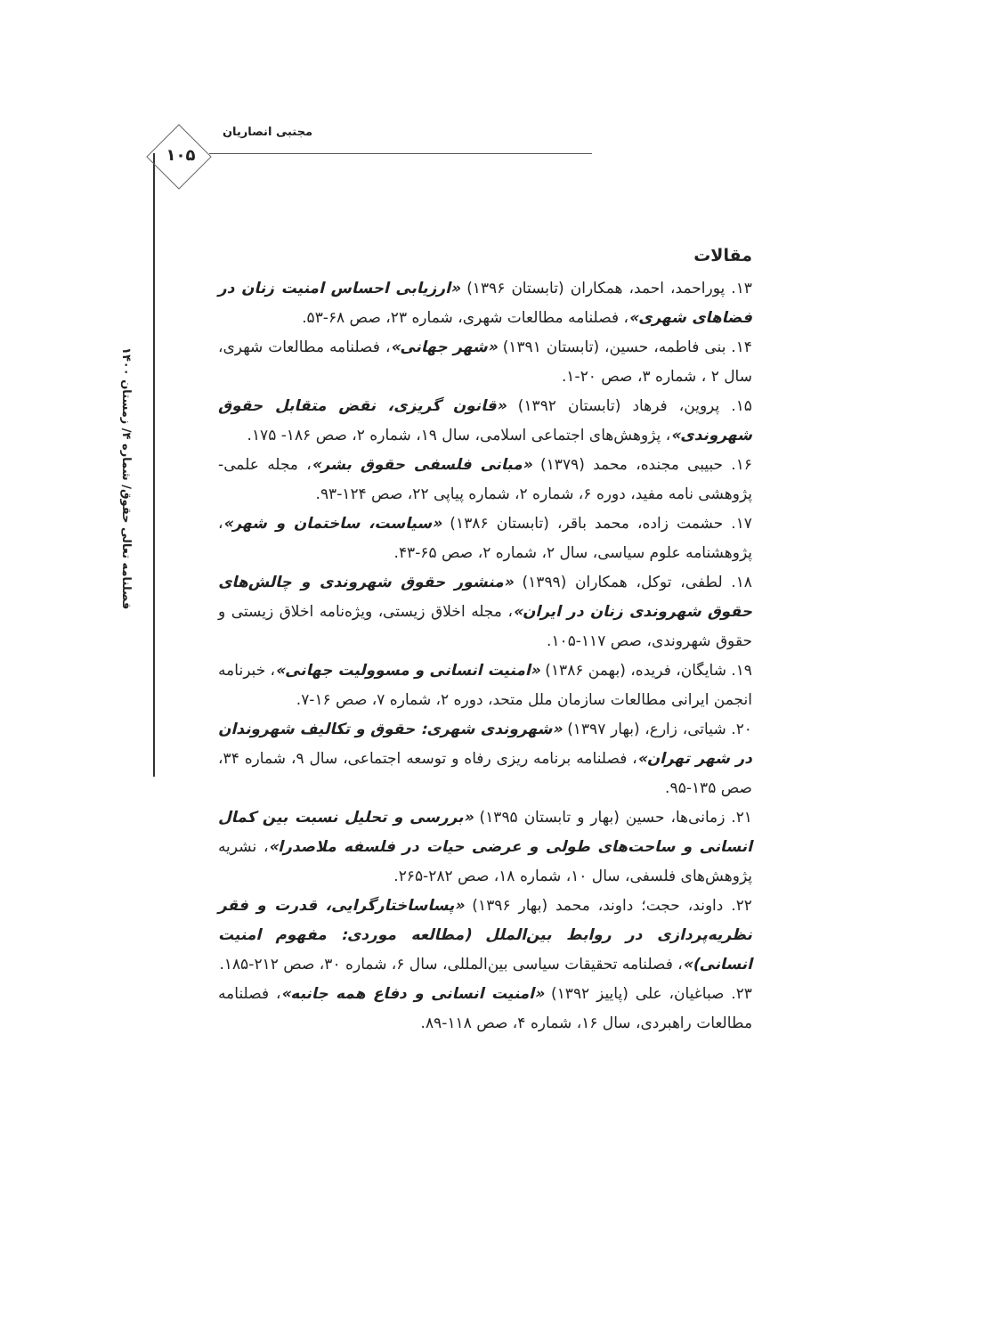مجتبی انصاریان
۱۰۵
فصلنامه تعالی حقوق/ شماره ۴/ زمستان ۱۴۰۰
مقالات
۱۳. پوراحمد، احمد، همکاران (تابستان ۱۳۹۶) «ارزیابی احساس امنیت زنان در فضاهای شهری»، فصلنامه مطالعات شهری، شماره ۲۳، صص ۶۸-۵۳.
۱۴. بنی فاطمه، حسین، (تابستان ۱۳۹۱) «شهر جهانی»، فصلنامه مطالعات شهری، سال ۲ ، شماره ۳، صص ۲۰-۱.
۱۵. پروین، فرهاد (تابستان ۱۳۹۲) «قانون گریزی، نقض متقابل حقوق شهروندی»، پژوهش‌های اجتماعی اسلامی، سال ۱۹، شماره ۲، صص ۱۸۶- ۱۷۵.
۱۶. حبیبی مجنده، محمد (۱۳۷۹) «مبانی فلسفی حقوق بشر»، مجله علمی-پژوهشی نامه مفید، دوره ۶، شماره ۲، شماره پیاپی ۲۲، صص ۱۲۴-۹۳.
۱۷. حشمت زاده، محمد باقر، (تابستان ۱۳۸۶) «سیاست، ساختمان و شهر»، پژوهشنامه علوم سیاسی، سال ۲، شماره ۲، صص ۶۵-۴۳.
۱۸. لطفی، توکل، همکاران (۱۳۹۹) «منشور حقوق شهروندی و چالش‌های حقوق شهروندی زنان در ایران»، مجله اخلاق زیستی، ویژه‌نامه اخلاق زیستی و حقوق شهروندی، صص ۱۱۷-۱۰۵.
۱۹. شایگان، فریده، (بهمن ۱۳۸۶) «امنیت انسانی و مسوولیت جهانی»، خبرنامه انجمن ایرانی مطالعات سازمان ملل متحد، دوره ۲، شماره ۷، صص ۱۶-۷.
۲۰. شیاتی، زارع، (بهار ۱۳۹۷) «شهروندی شهری: حقوق و تکالیف شهروندان در شهر تهران»، فصلنامه برنامه ریزی رفاه و توسعه اجتماعی، سال ۹، شماره ۳۴، صص ۱۳۵-۹۵.
۲۱. زمانی‌ها، حسین (بهار و تابستان ۱۳۹۵) «بررسی و تحلیل نسبت بین کمال انسانی و ساحت‌های طولی و عرضی حیات در فلسفه ملاصدرا»، نشریه پژوهش‌های فلسفی، سال ۱۰، شماره ۱۸، صص ۲۸۲-۲۶۵.
۲۲. داوند، حجت؛ داوند، محمد (بهار ۱۳۹۶) «پساساختارگرایی، قدرت و فقر نظریه‌پردازی در روابط بین‌الملل (مطالعه موردی: مفهوم امنیت انسانی)»، فصلنامه تحقیقات سیاسی بین‌المللی، سال ۶، شماره ۳۰، صص ۲۱۲-۱۸۵.
۲۳. صباغیان، علی (پاییز ۱۳۹۲) «امنیت انسانی و دفاع همه جانبه»، فصلنامه مطالعات راهبردی، سال ۱۶، شماره ۴، صص ۱۱۸-۸۹.